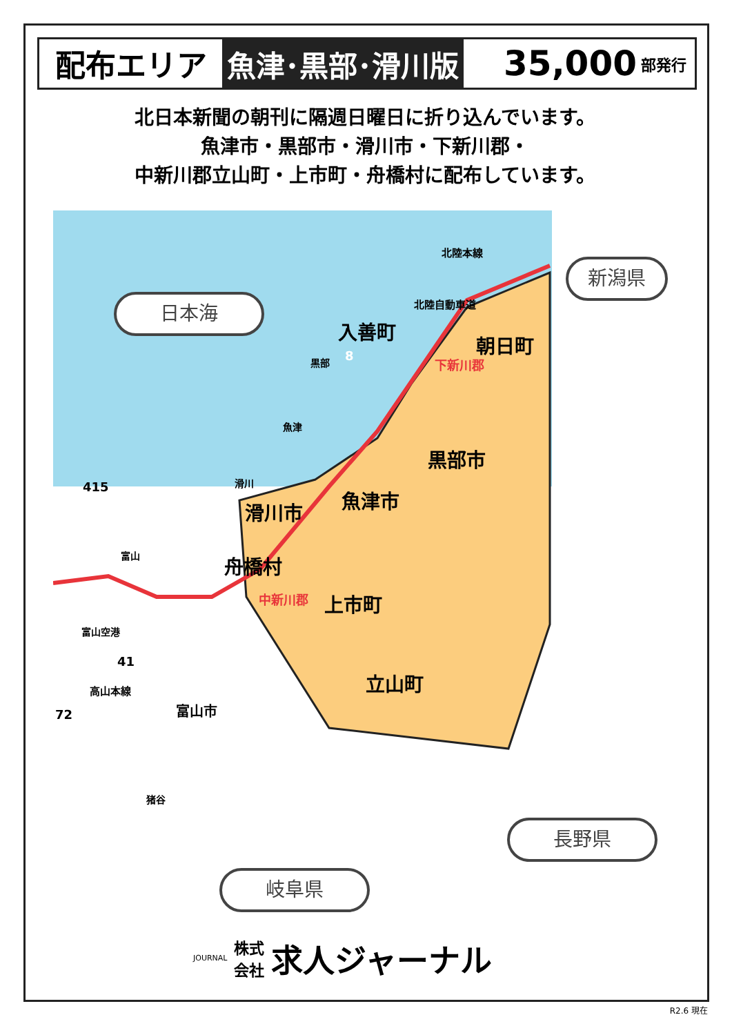配布エリア 魚津･黒部･滑川版
35,000 部発行
北日本新聞の朝刊に隔週日曜日に折り込んでいます。
魚津市・黒部市・滑川市・下新川郡・
中新川郡立山町・上市町・舟橋村に配布しています。
日本海
新潟県
長野県
岐阜県
北陸本線
北陸自動車道
入善町
朝日町
下新川郡
黒部 8
魚津
黒部市
滑川
415 魚津市
滑川市
富山 舟橋村
中新川郡 上市町
富山空港
41
立山町
高山本線
72 富山市
猪谷
JOURNAL
株式
会社
求人ジャーナル
R2.6 現在